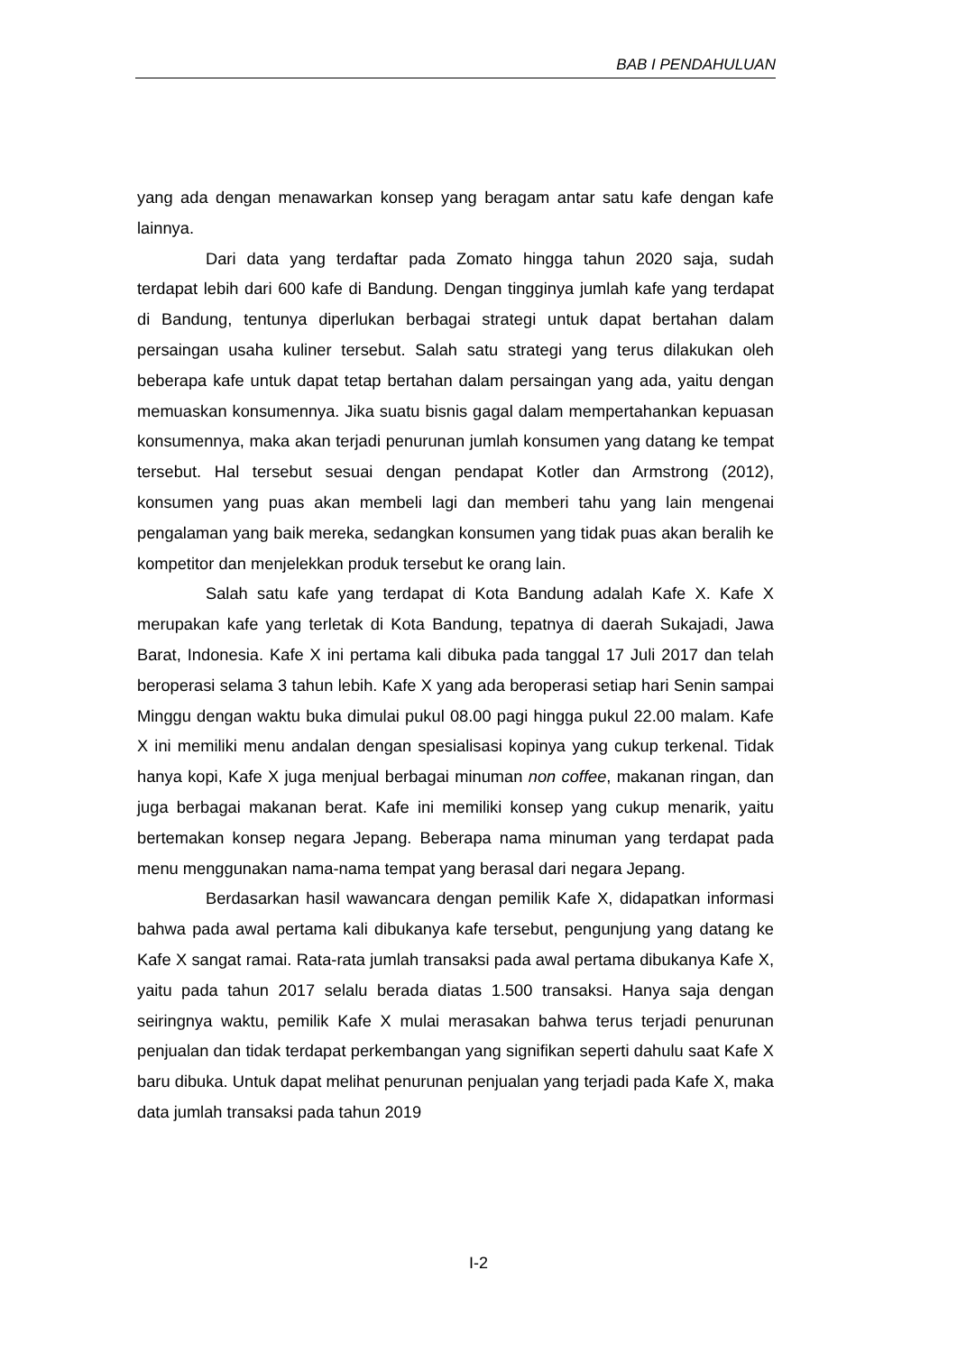BAB I PENDAHULUAN
yang ada dengan menawarkan konsep yang beragam antar satu kafe dengan kafe lainnya.
Dari data yang terdaftar pada Zomato hingga tahun 2020 saja, sudah terdapat lebih dari 600 kafe di Bandung. Dengan tingginya jumlah kafe yang terdapat di Bandung, tentunya diperlukan berbagai strategi untuk dapat bertahan dalam persaingan usaha kuliner tersebut. Salah satu strategi yang terus dilakukan oleh beberapa kafe untuk dapat tetap bertahan dalam persaingan yang ada, yaitu dengan memuaskan konsumennya. Jika suatu bisnis gagal dalam mempertahankan kepuasan konsumennya, maka akan terjadi penurunan jumlah konsumen yang datang ke tempat tersebut. Hal tersebut sesuai dengan pendapat Kotler dan Armstrong (2012), konsumen yang puas akan membeli lagi dan memberi tahu yang lain mengenai pengalaman yang baik mereka, sedangkan konsumen yang tidak puas akan beralih ke kompetitor dan menjelekkan produk tersebut ke orang lain.
Salah satu kafe yang terdapat di Kota Bandung adalah Kafe X. Kafe X merupakan kafe yang terletak di Kota Bandung, tepatnya di daerah Sukajadi, Jawa Barat, Indonesia. Kafe X ini pertama kali dibuka pada tanggal 17 Juli 2017 dan telah beroperasi selama 3 tahun lebih. Kafe X yang ada beroperasi setiap hari Senin sampai Minggu dengan waktu buka dimulai pukul 08.00 pagi hingga pukul 22.00 malam. Kafe X ini memiliki menu andalan dengan spesialisasi kopinya yang cukup terkenal. Tidak hanya kopi, Kafe X juga menjual berbagai minuman non coffee, makanan ringan, dan juga berbagai makanan berat. Kafe ini memiliki konsep yang cukup menarik, yaitu bertemakan konsep negara Jepang. Beberapa nama minuman yang terdapat pada menu menggunakan nama-nama tempat yang berasal dari negara Jepang.
Berdasarkan hasil wawancara dengan pemilik Kafe X, didapatkan informasi bahwa pada awal pertama kali dibukanya kafe tersebut, pengunjung yang datang ke Kafe X sangat ramai. Rata-rata jumlah transaksi pada awal pertama dibukanya Kafe X, yaitu pada tahun 2017 selalu berada diatas 1.500 transaksi. Hanya saja dengan seiringnya waktu, pemilik Kafe X mulai merasakan bahwa terus terjadi penurunan penjualan dan tidak terdapat perkembangan yang signifikan seperti dahulu saat Kafe X baru dibuka. Untuk dapat melihat penurunan penjualan yang terjadi pada Kafe X, maka data jumlah transaksi pada tahun 2019
I-2